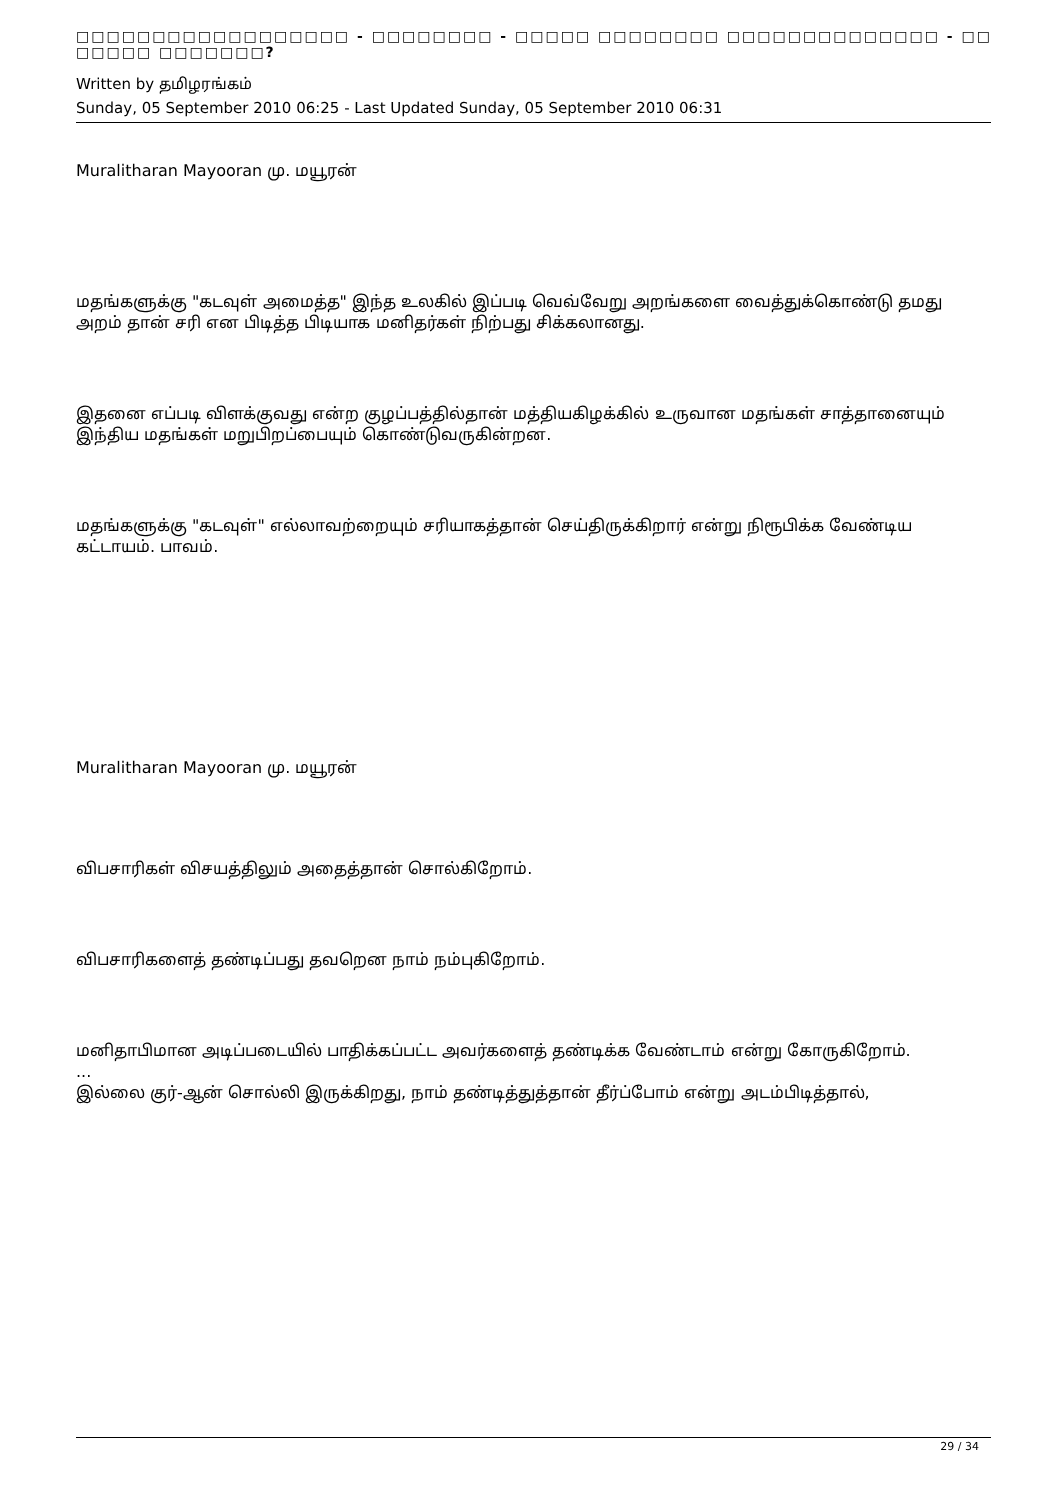□□□□□□□□□□□□□□□□□□ - □□□□□□□□ - □□□□□ □□□□□□□□ □□□□□□□□□□□□□□ - □□ □□□□□ □□□□□□□?
Written by தமிழரங்கம்
Sunday, 05 September 2010 06:25 - Last Updated Sunday, 05 September 2010 06:31
Muralitharan Mayooran மு. மயூரன்
மதங்களுக்கு "கடவுள் அமைத்த" இந்த உலகில் இப்படி வெவ்வேறு அறங்களை வைத்துக்கொண்டு தமது அறம் தான் சரி என பிடித்த பிடியாக மனிதர்கள் நிற்பது சிக்கலானது.
இதனை எப்படி விளக்குவது என்ற குழப்பத்தில்தான் மத்தியகிழக்கில் உருவான மதங்கள் சாத்தானையும் இந்திய மதங்கள் மறுபிறப்பையும் கொண்டுவருகின்றன.
மதங்களுக்கு "கடவுள்" எல்லாவற்றையும் சரியாகத்தான் செய்திருக்கிறார் என்று நிரூபிக்க வேண்டிய கட்டாயம். பாவம்.
Muralitharan Mayooran மு. மயூரன்
விபசாரிகள் விசயத்திலும் அதைத்தான் சொல்கிறோம்.
விபசாரிகளைத் தண்டிப்பது தவறென நாம் நம்புகிறோம்.
மனிதாபிமான அடிப்படையில் பாதிக்கப்பட்ட அவர்களைத் தண்டிக்க வேண்டாம் என்று கோருகிறோம்.
...
இல்லை குர்-ஆன் சொல்லி இருக்கிறது, நாம் தண்டித்துத்தான் தீர்ப்போம் என்று அடம்பிடித்தால்,
29 / 34